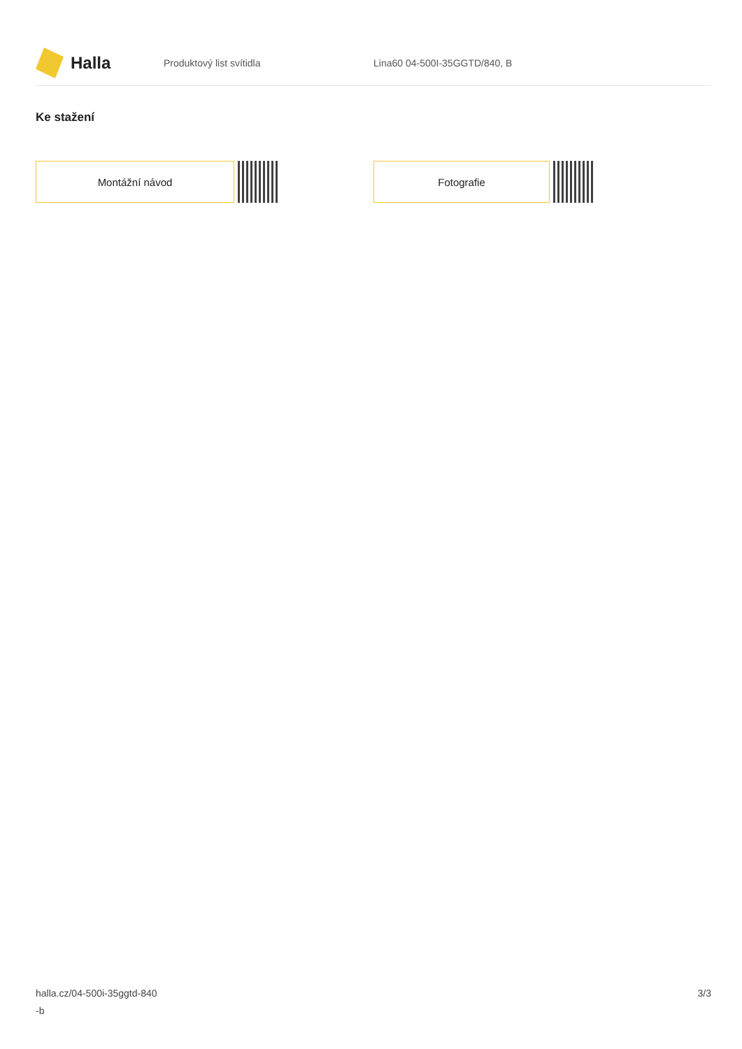Halla
Produktový list svítidla Lina60 04-500I-35GGTD/840, B
Ke stažení
Montážní návod Fotografie
halla.cz/04-500i-35ggtd-840
-b
3/3